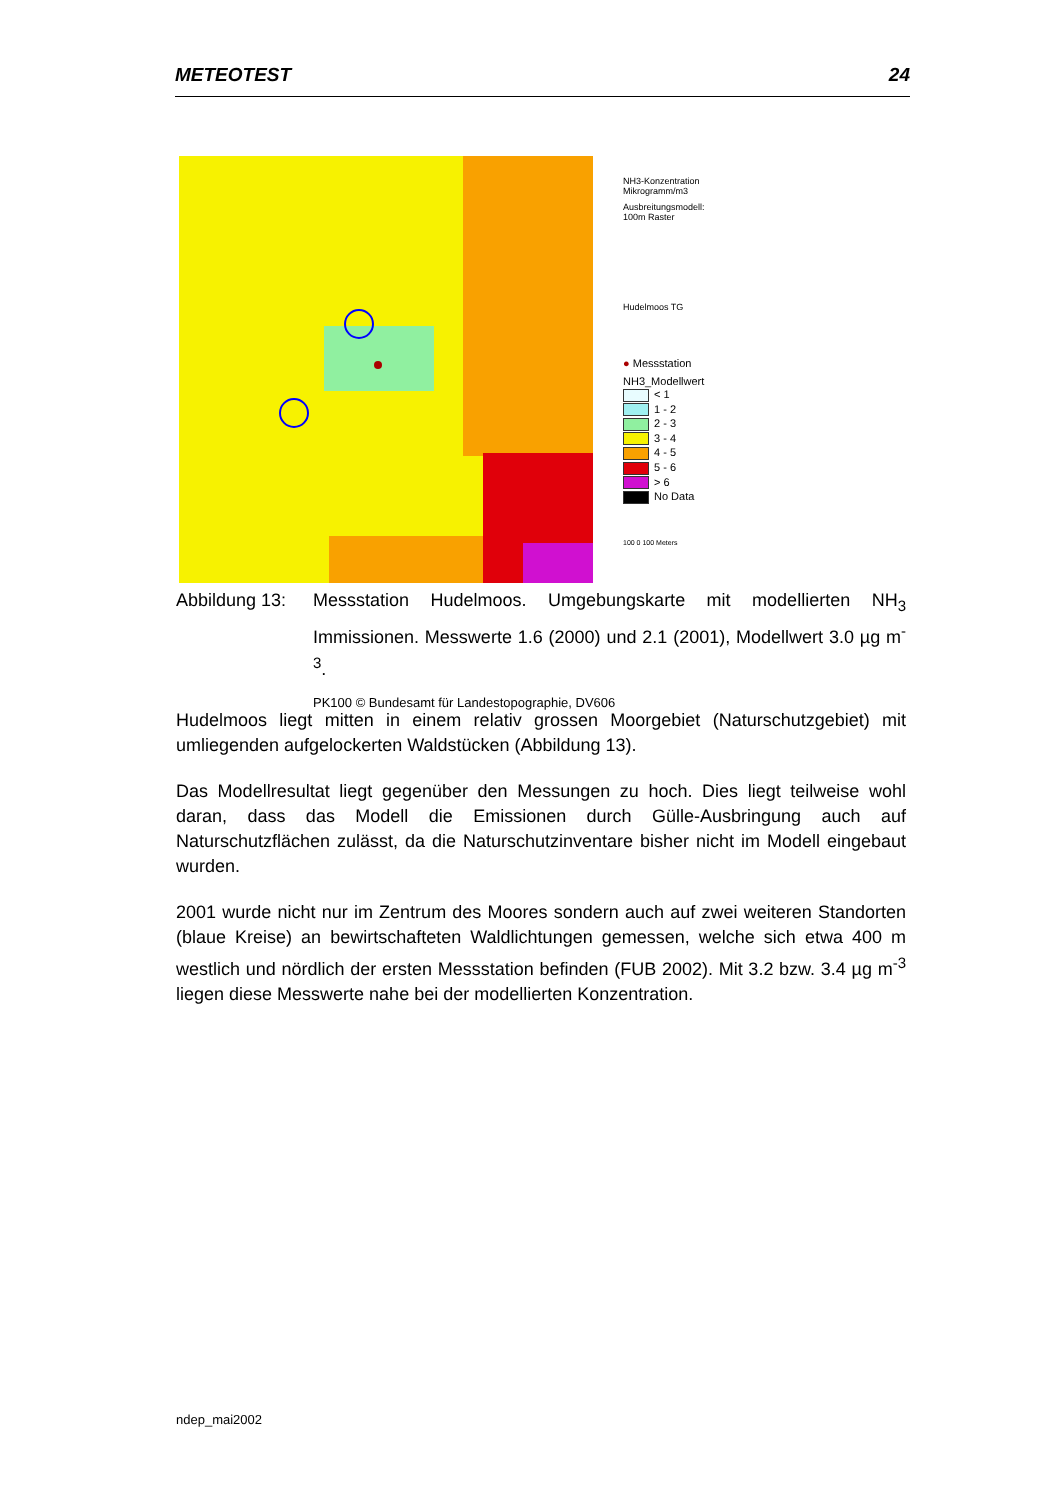METEOTEST 24
NH3-Konzentration
Mikrogramm/m3
Ausbreitungsmodell:
100m Raster
Hudelmoos TG
● Messstation
NH3_Modellwert
< 1
1 - 2
2 - 3
3 - 4
4 - 5
5 - 6
> 6
No Data
100 0 100 Meters
Abbildung 13:
Messstation Hudelmoos. Umgebungskarte mit modellierten NH<sub>3</sub> Immissionen. Messwerte 1.6 (2000) und 2.1 (2001), Modellwert 3.0 µg m<sup>-3</sup>.
PK100 © Bundesamt für Landestopographie, DV606
Hudelmoos liegt mitten in einem relativ grossen Moorgebiet (Naturschutzgebiet) mit umliegenden aufgelockerten Waldstücken (Abbildung 13).
Das Modellresultat liegt gegenüber den Messungen zu hoch. Dies liegt teilweise wohl daran, dass das Modell die Emissionen durch Gülle-Ausbringung auch auf Naturschutzflächen zulässt, da die Naturschutzinventare bisher nicht im Modell eingebaut wurden.
2001 wurde nicht nur im Zentrum des Moores sondern auch auf zwei weiteren Standorten (blaue Kreise) an bewirtschafteten Waldlichtungen gemessen, welche sich etwa 400 m westlich und nördlich der ersten Messstation befinden (FUB 2002). Mit 3.2 bzw. 3.4 µg m<sup>-3</sup> liegen diese Messwerte nahe bei der modellierten Konzentration.
ndep_mai2002